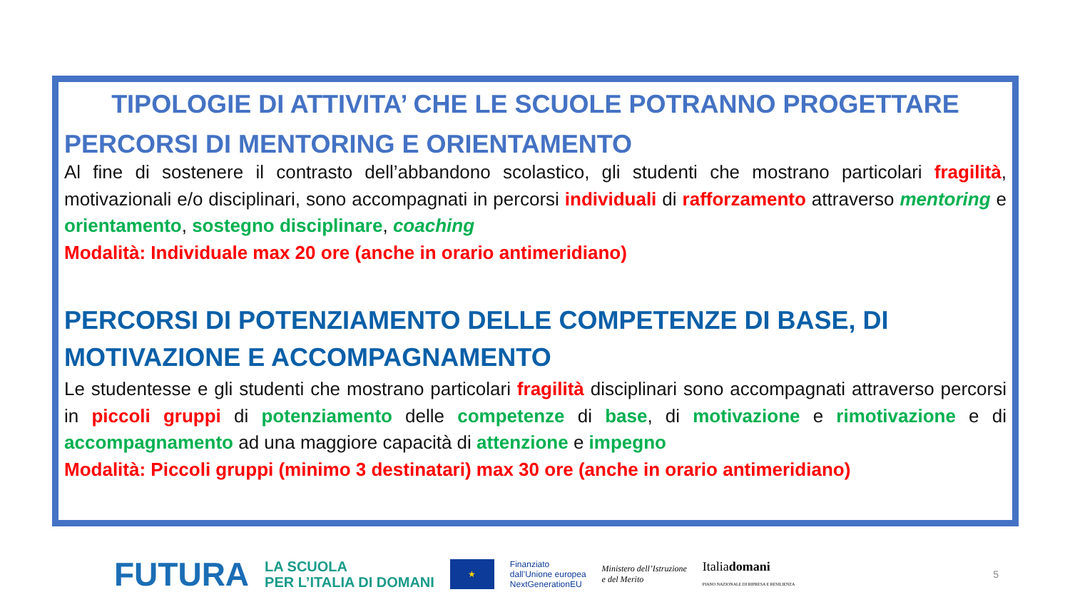TIPOLOGIE DI ATTIVITA’ CHE LE SCUOLE POTRANNO PROGETTARE
PERCORSI DI MENTORING E ORIENTAMENTO
Al fine di sostenere il contrasto dell’abbandono scolastico, gli studenti che mostrano particolari fragilità, motivazionali e/o disciplinari, sono accompagnati in percorsi individuali di rafforzamento attraverso mentoring e orientamento, sostegno disciplinare, coaching
Modalità: Individuale max 20 ore (anche in orario antimeridiano)
PERCORSI DI POTENZIAMENTO DELLE COMPETENZE DI BASE, DI MOTIVAZIONE E ACCOMPAGNAMENTO
Le studentesse e gli studenti che mostrano particolari fragilità disciplinari sono accompagnati attraverso percorsi in piccoli gruppi di potenziamento delle competenze di base, di motivazione e rimotivazione e di accompagnamento ad una maggiore capacità di attenzione e impegno
Modalità: Piccoli gruppi (minimo 3 destinatari) max 30 ore (anche in orario antimeridiano)
FUTURA LA SCUOLA
PER L’ITALIA DI DOMANI ★ Finanziato
dall’Unione europea
NextGenerationEU Ministero dell’Istruzione
e del Merito Italiadomani
PIANO NAZIONALE DI RIPRESA E RESILIENZA 5